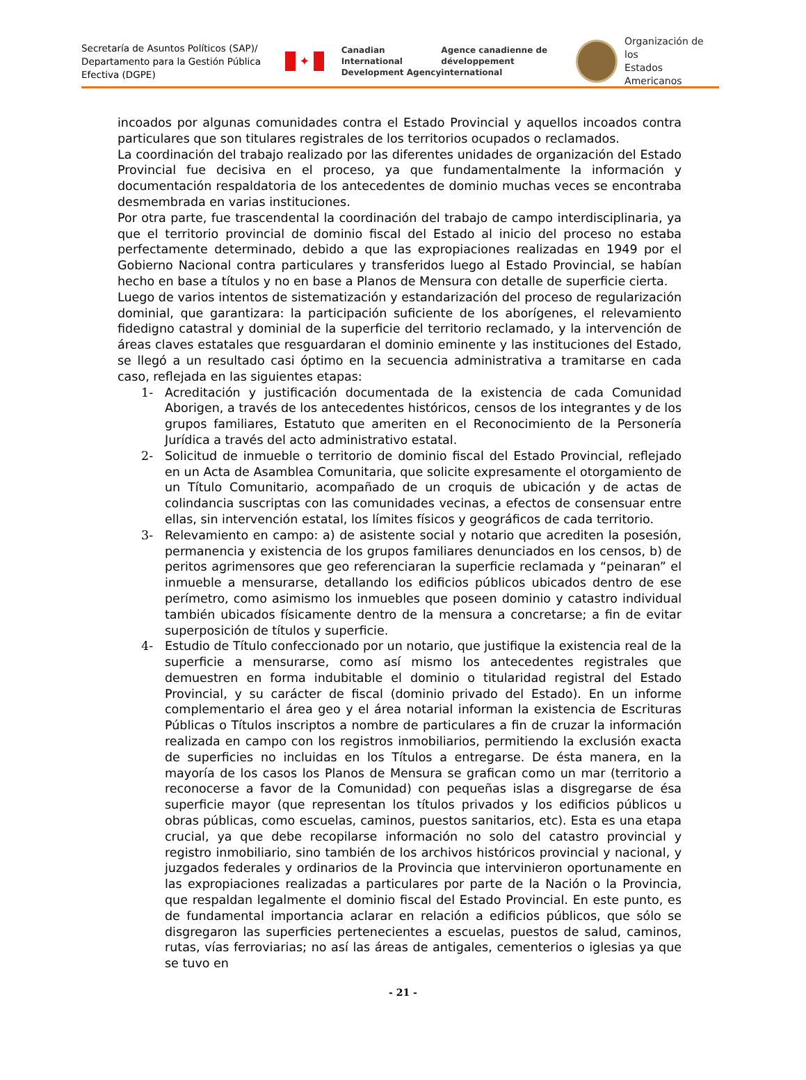Secretaría de Asuntos Políticos (SAP)/ Departamento para la Gestión Pública Efectiva (DGPE)
✦
Canadian International Development Agency
Agence canadienne de développement international
Organización de los
Estados Americanos
incoados por algunas comunidades contra el Estado Provincial y aquellos incoados contra particulares que son titulares registrales de los territorios ocupados o reclamados.
La coordinación del trabajo realizado por las diferentes unidades de organización del Estado Provincial fue decisiva en el proceso, ya que fundamentalmente la información y documentación respaldatoria de los antecedentes de dominio muchas veces se encontraba desmembrada en varias instituciones.
Por otra parte, fue trascendental la coordinación del trabajo de campo interdisciplinaria, ya que el territorio provincial de dominio fiscal del Estado al inicio del proceso no estaba perfectamente determinado, debido a que las expropiaciones realizadas en 1949 por el Gobierno Nacional contra particulares y transferidos luego al Estado Provincial, se habían hecho en base a títulos y no en base a Planos de Mensura con detalle de superficie cierta.
Luego de varios intentos de sistematización y estandarización del proceso de regularización dominial, que garantizara: la participación suficiente de los aborígenes, el relevamiento fidedigno catastral y dominial de la superficie del territorio reclamado, y la intervención de áreas claves estatales que resguardaran el dominio eminente y las instituciones del Estado, se llegó a un resultado casi óptimo en la secuencia administrativa a tramitarse en cada caso, reflejada en las siguientes etapas:
1- Acreditación y justificación documentada de la existencia de cada Comunidad Aborigen, a través de los antecedentes históricos, censos de los integrantes y de los grupos familiares, Estatuto que ameriten en el Reconocimiento de la Personería Jurídica a través del acto administrativo estatal.
2- Solicitud de inmueble o territorio de dominio fiscal del Estado Provincial, reflejado en un Acta de Asamblea Comunitaria, que solicite expresamente el otorgamiento de un Título Comunitario, acompañado de un croquis de ubicación y de actas de colindancia suscriptas con las comunidades vecinas, a efectos de consensuar entre ellas, sin intervención estatal, los límites físicos y geográficos de cada territorio.
3- Relevamiento en campo: a) de asistente social y notario que acrediten la posesión, permanencia y existencia de los grupos familiares denunciados en los censos, b) de peritos agrimensores que geo referenciaran la superficie reclamada y “peinaran” el inmueble a mensurarse, detallando los edificios públicos ubicados dentro de ese perímetro, como asimismo los inmuebles que poseen dominio y catastro individual también ubicados físicamente dentro de la mensura a concretarse; a fin de evitar superposición de títulos y superficie.
4- Estudio de Título confeccionado por un notario, que justifique la existencia real de la superficie a mensurarse, como así mismo los antecedentes registrales que demuestren en forma indubitable el dominio o titularidad registral del Estado Provincial, y su carácter de fiscal (dominio privado del Estado). En un informe complementario el área geo y el área notarial informan la existencia de Escrituras Públicas o Títulos inscriptos a nombre de particulares a fin de cruzar la información realizada en campo con los registros inmobiliarios, permitiendo la exclusión exacta de superficies no incluidas en los Títulos a entregarse. De ésta manera, en la mayoría de los casos los Planos de Mensura se grafican como un mar (territorio a reconocerse a favor de la Comunidad) con pequeñas islas a disgregarse de ésa superficie mayor (que representan los títulos privados y los edificios públicos u obras públicas, como escuelas, caminos, puestos sanitarios, etc). Esta es una etapa crucial, ya que debe recopilarse información no solo del catastro provincial y registro inmobiliario, sino también de los archivos históricos provincial y nacional, y juzgados federales y ordinarios de la Provincia que intervinieron oportunamente en las expropiaciones realizadas a particulares por parte de la Nación o la Provincia, que respaldan legalmente el dominio fiscal del Estado Provincial. En este punto, es de fundamental importancia aclarar en relación a edificios públicos, que sólo se disgregaron las superficies pertenecientes a escuelas, puestos de salud, caminos, rutas, vías ferroviarias; no así las áreas de antigales, cementerios o iglesias ya que se tuvo en
- 21 -